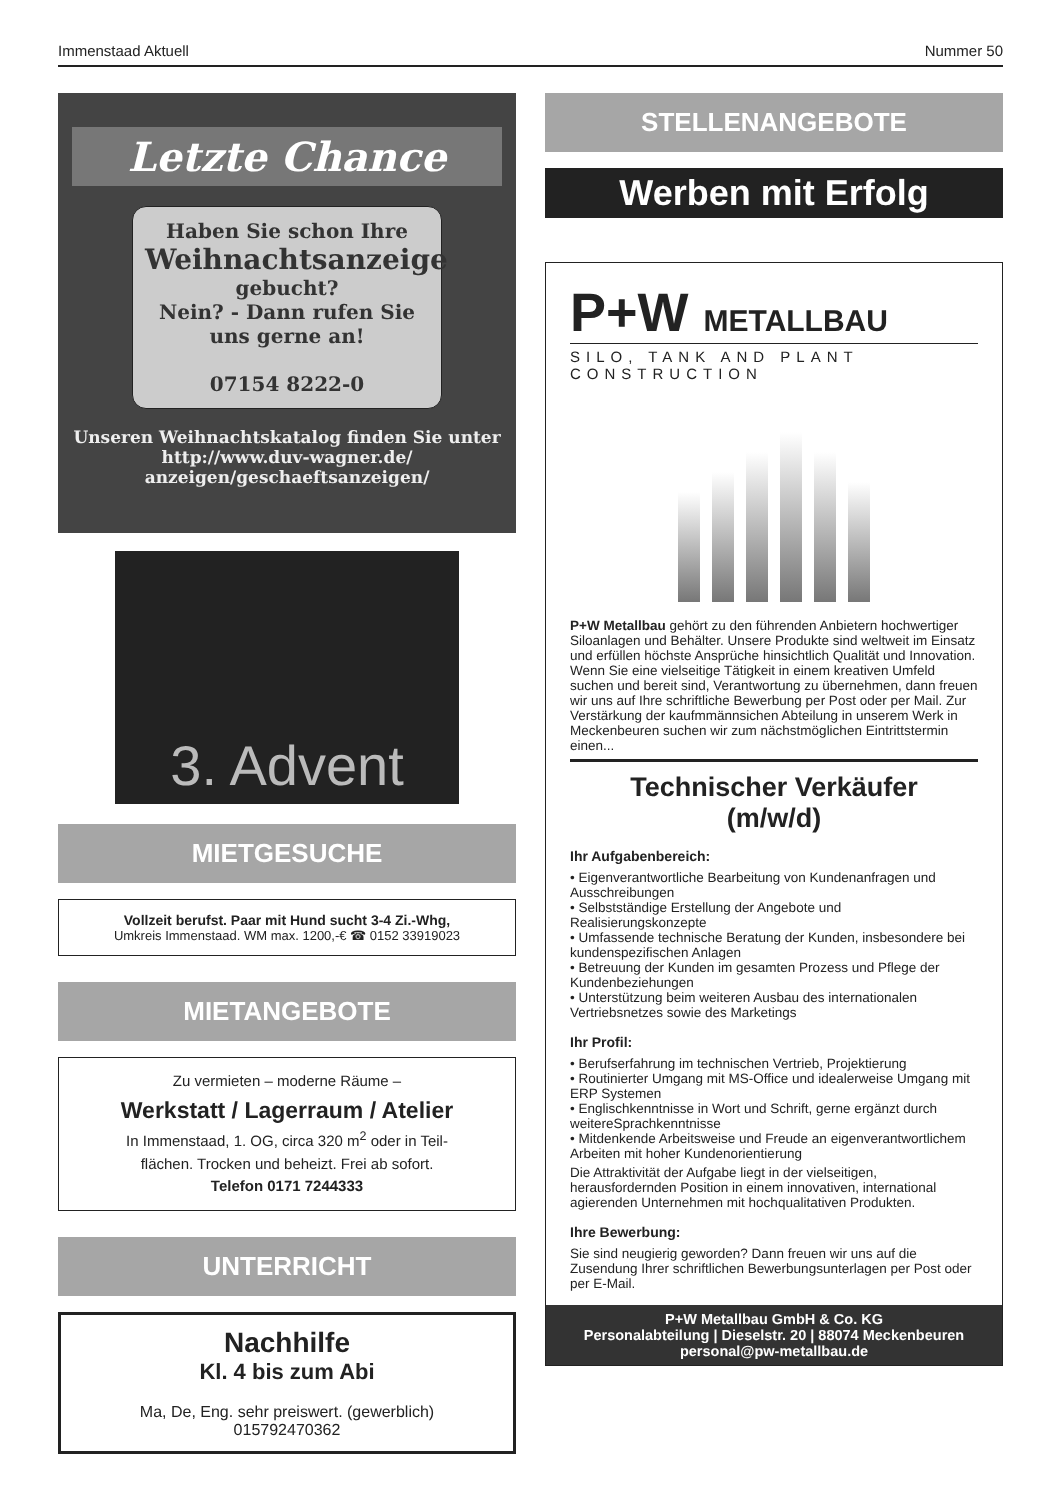Immenstaad Aktuell Nummer 50
Letzte Chance
Haben Sie schon Ihre
Weihnachtsanzeige
gebucht?
Nein? - Dann rufen Sie
uns gerne an!
07154 8222-0
Unseren Weihnachtskatalog finden Sie unter
http://www.duv-wagner.de/
anzeigen/geschaeftsanzeigen/
3. Advent
MIETGESUCHE
Vollzeit berufst. Paar mit Hund sucht 3-4 Zi.-Whg,
Umkreis Immenstaad. WM max. 1200,-€ ☎ 0152 33919023
MIETANGEBOTE
Zu vermieten – moderne Räume –
Werkstatt / Lagerraum / Atelier
In Immenstaad, 1. OG, circa 320 m<sup>2</sup> oder in Teil-
flächen. Trocken und beheizt. Frei ab sofort.
Telefon 0171 7244333
UNTERRICHT
Nachhilfe
Kl. 4 bis zum Abi
Ma, De, Eng. sehr preiswert. (gewerblich)
015792470362
STELLENANGEBOTE
Werben mit Erfolg
P+W METALLBAU
SILO, TANK AND PLANT CONSTRUCTION
P+W Metallbau gehört zu den führenden Anbietern hochwertiger Siloanlagen und Behälter. Unsere Produkte sind weltweit im Einsatz und erfüllen höchste Ansprüche hinsichtlich Qualität und Innovation. Wenn Sie eine vielseitige Tätigkeit in einem kreativen Umfeld suchen und bereit sind, Verantwortung zu übernehmen, dann freuen wir uns auf Ihre schriftliche Bewerbung per Post oder per Mail. Zur Verstärkung der kaufmmännsichen Abteilung in unserem Werk in Meckenbeuren suchen wir zum nächstmöglichen Eintrittstermin einen...
Technischer Verkäufer
(m/w/d)
Ihr Aufgabenbereich:
• Eigenverantwortliche Bearbeitung von Kundenanfragen und Ausschreibungen
• Selbstständige Erstellung der Angebote und Realisierungskonzepte
• Umfassende technische Beratung der Kunden, insbesondere bei kundenspezifischen Anlagen
• Betreuung der Kunden im gesamten Prozess und Pflege der Kundenbeziehungen
• Unterstützung beim weiteren Ausbau des internationalen Vertriebsnetzes sowie des Marketings
Ihr Profil:
• Berufserfahrung im technischen Vertrieb, Projektierung
• Routinierter Umgang mit MS-Office und idealerweise Umgang mit ERP Systemen
• Englischkenntnisse in Wort und Schrift, gerne ergänzt durch weitereSprachkenntnisse
• Mitdenkende Arbeitsweise und Freude an eigenverantwortlichem Arbeiten mit hoher Kundenorientierung
Die Attraktivität der Aufgabe liegt in der vielseitigen, herausfordernden Position in einem innovativen, international agierenden Unternehmen mit hochqualitativen Produkten.
Ihre Bewerbung:
Sie sind neugierig geworden? Dann freuen wir uns auf die Zusendung Ihrer schriftlichen Bewerbungsunterlagen per Post oder per E-Mail.
P+W Metallbau GmbH & Co. KG
Personalabteilung | Dieselstr. 20 | 88074 Meckenbeuren
personal@pw-metallbau.de